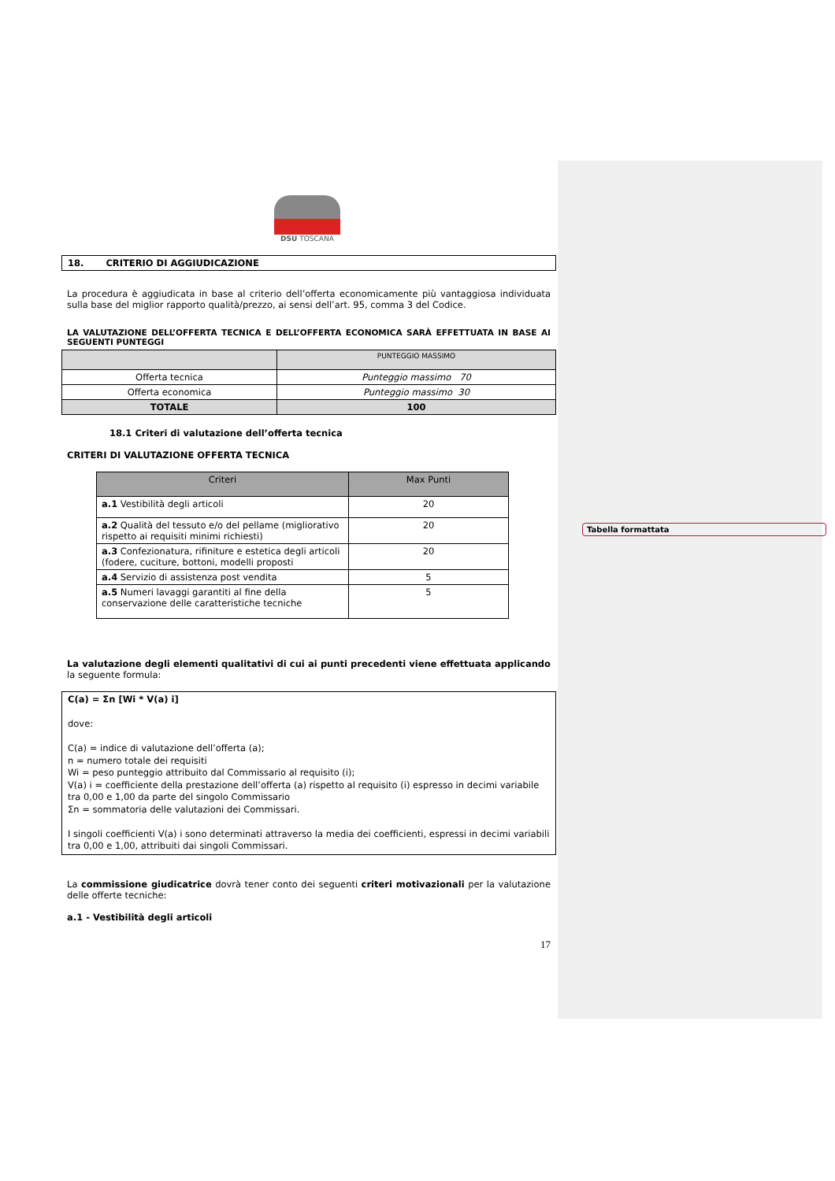Tabella formattata
DSU TOSCANA
18. CRITERIO DI AGGIUDICAZIONE
La procedura è aggiudicata in base al criterio dell’offerta economicamente più vantaggiosa individuata sulla base del miglior rapporto qualità/prezzo, ai sensi dell’art. 95, comma 3 del Codice.
LA VALUTAZIONE DELL’OFFERTA TECNICA E DELL’OFFERTA ECONOMICA SARÀ EFFETTUATA IN BASE AI SEGUENTI PUNTEGGI
| | PUNTEGGIO MASSIMO |
| --- | --- |
| Offerta tecnica | Punteggio massimo 70 |
| Offerta economica | Punteggio massimo 30 |
| TOTALE | 100 |
18.1 Criteri di valutazione dell’offerta tecnica
CRITERI DI VALUTAZIONE OFFERTA TECNICA
| Criteri | Max Punti |
| --- | --- |
| a.1 Vestibilità degli articoli | 20 |
| a.2 Qualità del tessuto e/o del pellame (migliorativo rispetto ai requisiti minimi richiesti) | 20 |
| a.3 Confezionatura, rifiniture e estetica degli articoli (fodere, cuciture, bottoni, modelli proposti | 20 |
| a.4 Servizio di assistenza post vendita | 5 |
| a.5 Numeri lavaggi garantiti al fine della conservazione delle caratteristiche tecniche | 5 |
La valutazione degli elementi qualitativi di cui ai punti precedenti viene effettuata applicando la seguente formula:
C(a) = Σn [Wi * V(a) i]
dove:
C(a) = indice di valutazione dell’offerta (a);
n = numero totale dei requisiti
Wi = peso punteggio attribuito dal Commissario al requisito (i);
V(a) i = coefficiente della prestazione dell’offerta (a) rispetto al requisito (i) espresso in decimi variabile tra 0,00 e 1,00 da parte del singolo Commissario
Σn = sommatoria delle valutazioni dei Commissari.
I singoli coefficienti V(a) i sono determinati attraverso la media dei coefficienti, espressi in decimi variabili tra 0,00 e 1,00, attribuiti dai singoli Commissari.
La commissione giudicatrice dovrà tener conto dei seguenti criteri motivazionali per la valutazione delle offerte tecniche:
a.1 - Vestibilità degli articoli
17